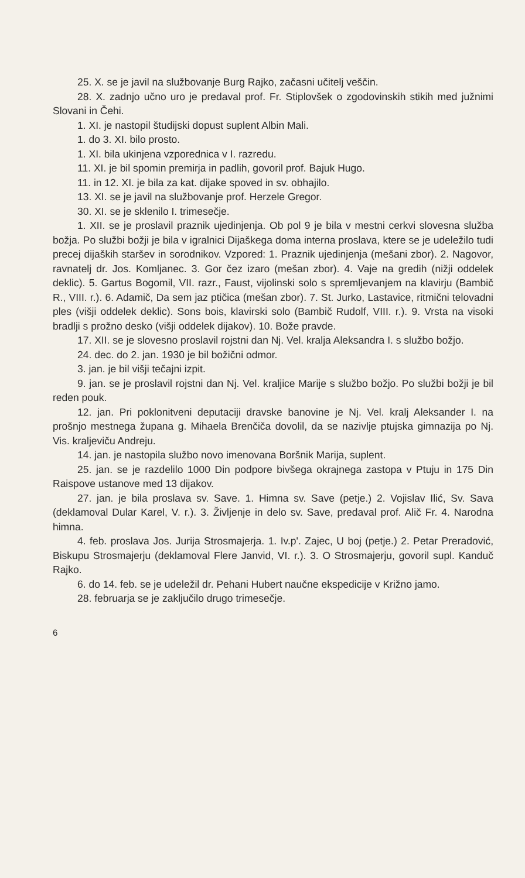25. X. se je javil na službovanje Burg Rajko, začasni učitelj veščin.
28. X. zadnjo učno uro je predaval prof. Fr. Stiplovšek o zgodovinskih stikih med južnimi Slovani in Čehi.
1. XI. je nastopil študijski dopust suplent Albin Mali.
1. do 3. XI. bilo prosto.
1. XI. bila ukinjena vzporednica v I. razredu.
11. XI. je bil spomin premirja in padlih, govoril prof. Bajuk Hugo.
11. in 12. XI. je bila za kat. dijake spoved in sv. obhajilo.
13. XI. se je javil na službovanje prof. Herzele Gregor.
30. XI. se je sklenilo I. trimesečje.
1. XII. se je proslavil praznik ujedinjenja. Ob pol 9 je bila v mestni cerkvi slovesna služba božja. Po službi božji je bila v igralnici Dijaškega doma interna proslava, ktere se je udeležilo tudi precej dijaških staršev in sorodnikov. Vzpored: 1. Praznik ujedinjenja (mešani zbor). 2. Nagovor, ravnatelj dr. Jos. Komljanec. 3. Gor čez izaro (mešan zbor). 4. Vaje na gredih (nižji oddelek deklic). 5. Gartus Bogomil, VII. razr., Faust, vijolinski solo s spremljevanjem na klavirju (Bambič R., VIII. r.). 6. Adamič, Da sem jaz ptičica (mešan zbor). 7. St. Jurko, Lastavice, ritmični telovadni ples (višji oddelek deklic). Sons bois, klavirski solo (Bambič Rudolf, VIII. r.). 9. Vrsta na visoki bradlji s prožno desko (višji oddelek dijakov). 10. Bože pravde.
17. XII. se je slovesno proslavil rojstni dan Nj. Vel. kralja Aleksandra I. s službo božjo.
24. dec. do 2. jan. 1930 je bil božični odmor.
3. jan. je bil višji tečajni izpit.
9. jan. se je proslavil rojstni dan Nj. Vel. kraljice Marije s službo božjo. Po službi božji je bil reden pouk.
12. jan. Pri poklonitveni deputaciji dravske banovine je Nj. Vel. kralj Aleksander I. na prošnjo mestnega župana g. Mihaela Brenčiča dovolil, da se nazivlje ptujska gimnazija po Nj. Vis. kraljeviču Andreju.
14. jan. je nastopila službo novo imenovana Boršnik Marija, suplent.
25. jan. se je razdelilo 1000 Din podpore bivšega okrajnega zastopa v Ptuju in 175 Din Raispove ustanove med 13 dijakov.
27. jan. je bila proslava sv. Save. 1. Himna sv. Save (petje.) 2. Vojislav Ilić, Sv. Sava (deklamoval Dular Karel, V. r.). 3. Življenje in delo sv. Save, predaval prof. Alič Fr. 4. Narodna himna.
4. feb. proslava Jos. Jurija Strosmajerja. 1. Iv.p'. Zajec, U boj (petje.) 2. Petar Preradović, Biskupu Strosmajerju (deklamoval Flere Janvid, VI. r.). 3. O Strosmajerju, govoril supl. Kanduč Rajko.
6. do 14. feb. se je udeležil dr. Pehani Hubert naučne ekspedicije v Križno jamo.
28. februarja se je zaključilo drugo trimesečje.
6